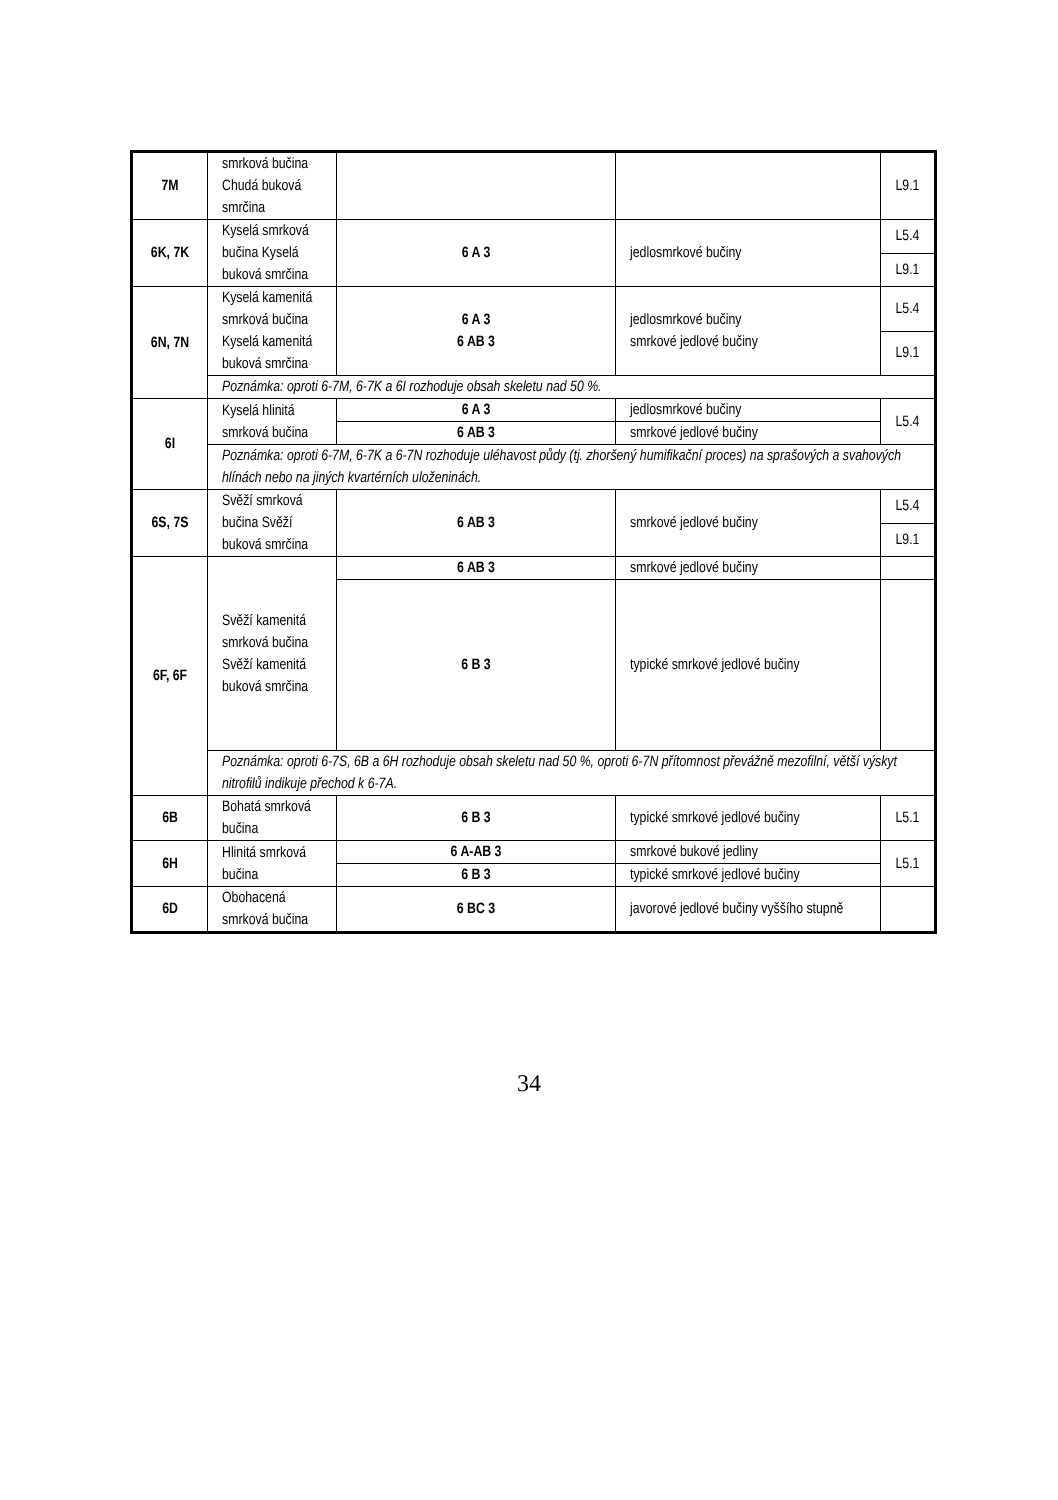| 7M | smrková bučina Chudá buková smrčina | | | L9.1 |
| 6K, 7K | Kyselá smrková bučina Kyselá buková smrčina | 6 A 3 | jedlosmrkové bučiny | L5.4 |
| | | | | L9.1 |
| 6N, 7N | Kyselá kamenitá smrková bučina Kyselá kamenitá buková smrčina | 6 A 3 6 AB 3 | jedlosmrkové bučiny smrkové jedlové bučiny | L5.4 |
| | | | | L9.1 |
| | Poznámka: oproti 6-7M, 6-7K a 6I rozhoduje obsah skeletu nad 50 %. | | | |
| 6I | Kyselá hlinitá smrková bučina | 6 A 3 | jedlosmrkové bučiny | L5.4 |
| | | 6 AB 3 | smrkové jedlové bučiny | |
| | Poznámka: oproti 6-7M, 6-7K a 6-7N rozhoduje uléhavost půdy (tj. zhoršený humifikační proces) na sprašových a svahových hlínách nebo na jiných kvartérních uloženinách. | | | |
| 6S, 7S | Svěží smrková bučina Svěží buková smrčina | 6 AB 3 | smrkové jedlové bučiny | L5.4 |
| | | | | L9.1 |
| 6F, 6F | Svěží kamenitá smrková bučina Svěží kamenitá buková smrčina | 6 AB 3 | smrkové jedlové bučiny | |
| | | 6 B 3 | typické smrkové jedlové bučiny | |
| | Poznámka: oproti 6-7S, 6B a 6H rozhoduje obsah skeletu nad 50 %, oproti 6-7N přítomnost převážně mezofilní, větší výskyt nitrofilů indikuje přechod k 6-7A. | | | |
| 6B | Bohatá smrková bučina | 6 B 3 | typické smrkové jedlové bučiny | L5.1 |
| 6H | Hlinitá smrková bučina | 6 A-AB 3 | smrkové bukové jedliny | L5.1 |
| | | 6 B 3 | typické smrkové jedlové bučiny | |
| 6D | Obohacená smrková bučina | 6 BC 3 | javorové jedlové bučiny vyššího stupně | |
34